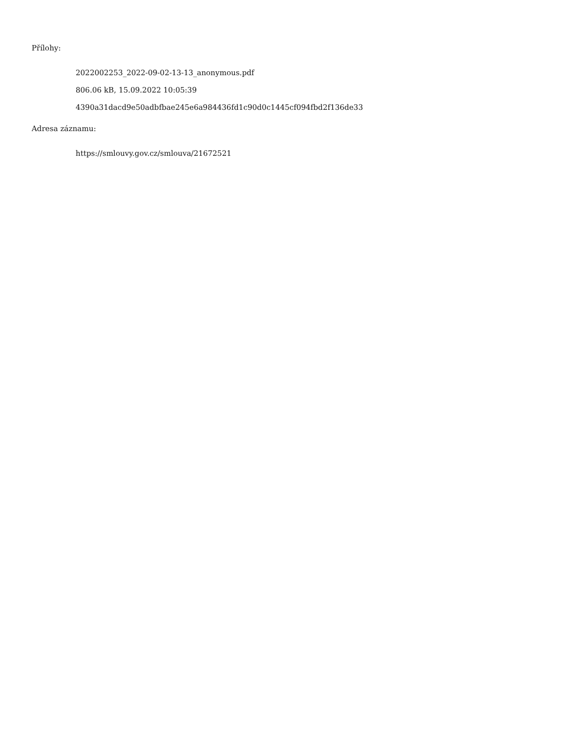Přílohy:
2022002253_2022-09-02-13-13_anonymous.pdf
806.06 kB, 15.09.2022 10:05:39
4390a31dacd9e50adbfbae245e6a984436fd1c90d0c1445cf094fbd2f136de33
Adresa záznamu:
https://smlouvy.gov.cz/smlouva/21672521